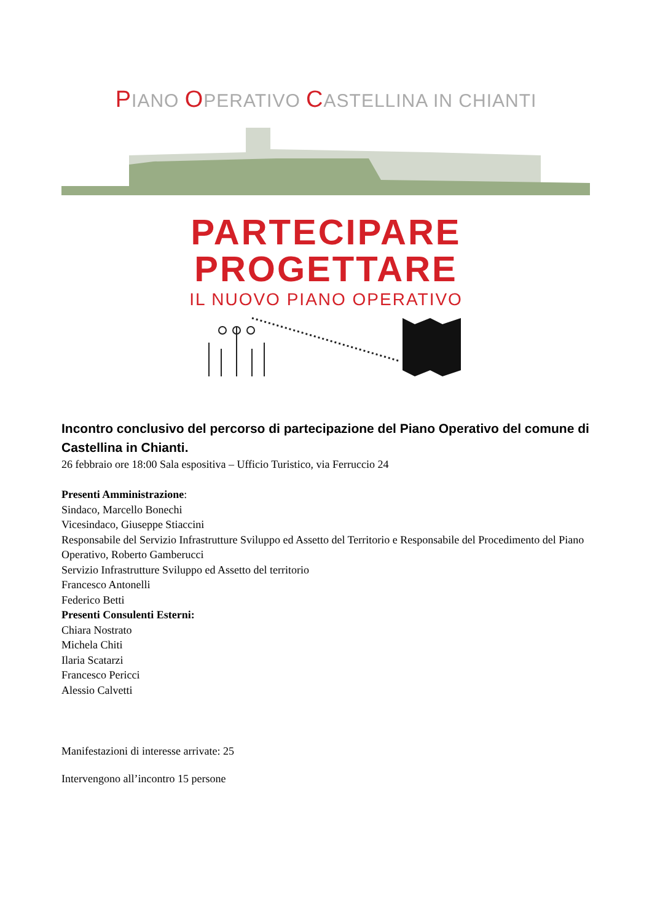PIANO OPERATIVO CASTELLINA IN CHIANTI
PARTECIPARE
PROGETTARE
IL NUOVO PIANO OPERATIVO
Incontro conclusivo del percorso di partecipazione del Piano Operativo del comune di Castellina in Chianti.
26 febbraio ore 18:00 Sala espositiva – Ufficio Turistico, via Ferruccio 24
Presenti Amministrazione:
Sindaco, Marcello Bonechi
Vicesindaco, Giuseppe Stiaccini
Responsabile del Servizio Infrastrutture Sviluppo ed Assetto del Territorio e Responsabile del Procedimento del Piano Operativo, Roberto Gamberucci
Servizio Infrastrutture Sviluppo ed Assetto del territorio
Francesco Antonelli
Federico Betti
Presenti Consulenti Esterni:
Chiara Nostrato
Michela Chiti
Ilaria Scatarzi
Francesco Pericci
Alessio Calvetti
Manifestazioni di interesse arrivate: 25
Intervengono all’incontro 15 persone